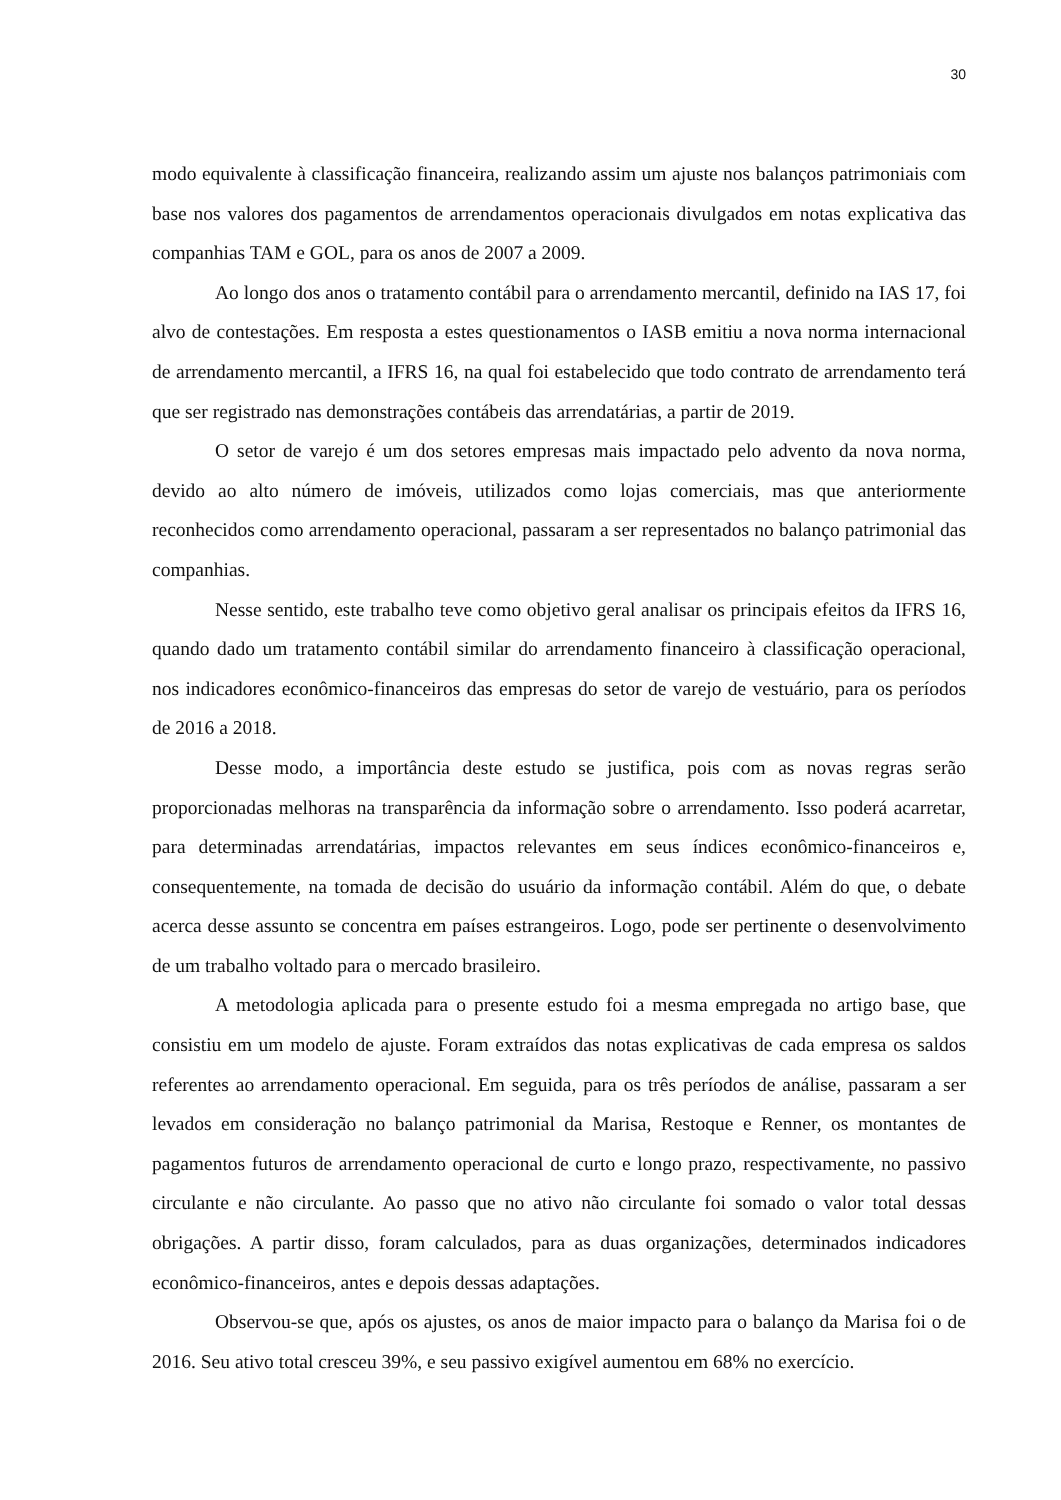30
modo equivalente à classificação financeira, realizando assim um ajuste nos balanços patrimoniais com base nos valores dos pagamentos de arrendamentos operacionais divulgados em notas explicativa das companhias TAM e GOL, para os anos de 2007 a 2009.
Ao longo dos anos o tratamento contábil para o arrendamento mercantil, definido na IAS 17, foi alvo de contestações. Em resposta a estes questionamentos o IASB emitiu a nova norma internacional de arrendamento mercantil, a IFRS 16, na qual foi estabelecido que todo contrato de arrendamento terá que ser registrado nas demonstrações contábeis das arrendatárias, a partir de 2019.
O setor de varejo é um dos setores empresas mais impactado pelo advento da nova norma, devido ao alto número de imóveis, utilizados como lojas comerciais, mas que anteriormente reconhecidos como arrendamento operacional, passaram a ser representados no balanço patrimonial das companhias.
Nesse sentido, este trabalho teve como objetivo geral analisar os principais efeitos da IFRS 16, quando dado um tratamento contábil similar do arrendamento financeiro à classificação operacional, nos indicadores econômico-financeiros das empresas do setor de varejo de vestuário, para os períodos de 2016 a 2018.
Desse modo, a importância deste estudo se justifica, pois com as novas regras serão proporcionadas melhoras na transparência da informação sobre o arrendamento. Isso poderá acarretar, para determinadas arrendatárias, impactos relevantes em seus índices econômico-financeiros e, consequentemente, na tomada de decisão do usuário da informação contábil. Além do que, o debate acerca desse assunto se concentra em países estrangeiros. Logo, pode ser pertinente o desenvolvimento de um trabalho voltado para o mercado brasileiro.
A metodologia aplicada para o presente estudo foi a mesma empregada no artigo base, que consistiu em um modelo de ajuste. Foram extraídos das notas explicativas de cada empresa os saldos referentes ao arrendamento operacional. Em seguida, para os três períodos de análise, passaram a ser levados em consideração no balanço patrimonial da Marisa, Restoque e Renner, os montantes de pagamentos futuros de arrendamento operacional de curto e longo prazo, respectivamente, no passivo circulante e não circulante. Ao passo que no ativo não circulante foi somado o valor total dessas obrigações. A partir disso, foram calculados, para as duas organizações, determinados indicadores econômico-financeiros, antes e depois dessas adaptações.
Observou-se que, após os ajustes, os anos de maior impacto para o balanço da Marisa foi o de 2016. Seu ativo total cresceu 39%, e seu passivo exigível aumentou em 68% no exercício.